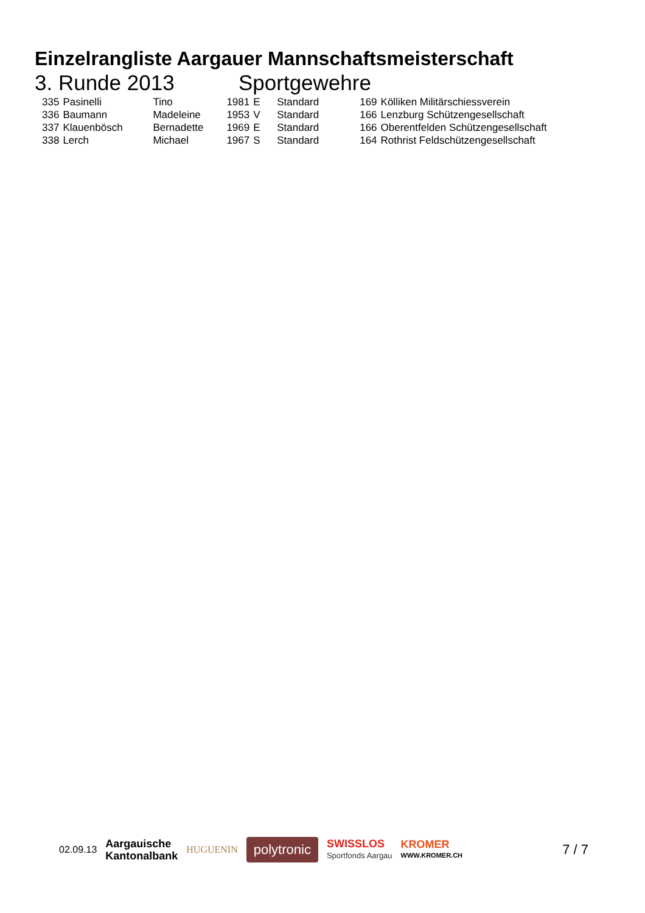Einzelrangliste Aargauer Mannschaftsmeisterschaft
3. Runde 2013 Sportgewehre
| 335 | Pasinelli | Tino | 1981 | E | Standard | 169 | Kölliken Militärschiessverein |
| 336 | Baumann | Madeleine | 1953 | V | Standard | 166 | Lenzburg Schützengesellschaft |
| 337 | Klauenbösch | Bernadette | 1969 | E | Standard | 166 | Oberentfelden Schützengesellschaft |
| 338 | Lerch | Michael | 1967 | S | Standard | 164 | Rothrist Feldschützengesellschaft |
02.09.13 Aargauische
Kantonalbank HUGUENIN polytronic SWISSLOS
Sportfonds Aargau KROMER
WWW.KROMER.CH 7 / 7